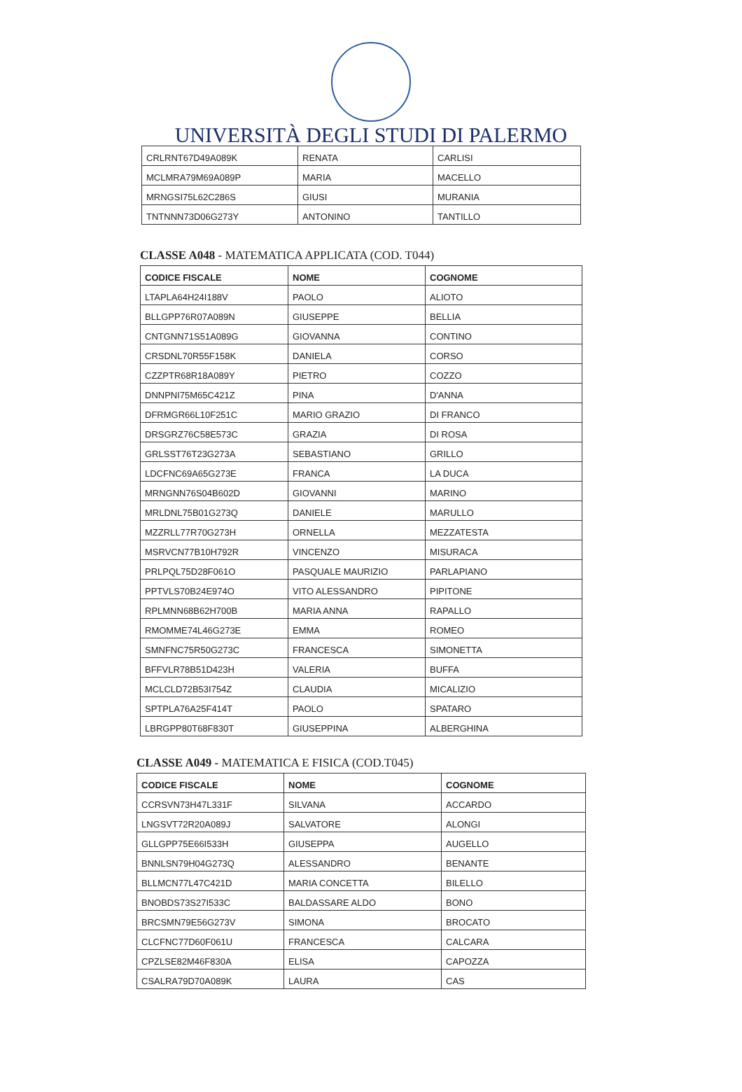UNIVERSITÀ DEGLI STUDI DI PALERMO
| CRLRNT67D49A089K | RENATA | CARLISI |
| MCLMRA79M69A089P | MARIA | MACELLO |
| MRNGSI75L62C286S | GIUSI | MURANIA |
| TNTNNN73D06G273Y | ANTONINO | TANTILLO |
CLASSE A048 - MATEMATICA APPLICATA (COD. T044)
| CODICE FISCALE | NOME | COGNOME |
| --- | --- | --- |
| LTAPLA64H24I188V | PAOLO | ALIOTO |
| BLLGPP76R07A089N | GIUSEPPE | BELLIA |
| CNTGNN71S51A089G | GIOVANNA | CONTINO |
| CRSDNL70R55F158K | DANIELA | CORSO |
| CZZPTR68R18A089Y | PIETRO | COZZO |
| DNNPNI75M65C421Z | PINA | D'ANNA |
| DFRMGR66L10F251C | MARIO GRAZIO | DI FRANCO |
| DRSGRZ76C58E573C | GRAZIA | DI ROSA |
| GRLSST76T23G273A | SEBASTIANO | GRILLO |
| LDCFNC69A65G273E | FRANCA | LA DUCA |
| MRNGNN76S04B602D | GIOVANNI | MARINO |
| MRLDNL75B01G273Q | DANIELE | MARULLO |
| MZZRLL77R70G273H | ORNELLA | MEZZATESTA |
| MSRVCN77B10H792R | VINCENZO | MISURACA |
| PRLPQL75D28F061O | PASQUALE MAURIZIO | PARLAPIANO |
| PPTVLS70B24E974O | VITO ALESSANDRO | PIPITONE |
| RPLMNN68B62H700B | MARIA ANNA | RAPALLO |
| RMOMME74L46G273E | EMMA | ROMEO |
| SMNFNC75R50G273C | FRANCESCA | SIMONETTA |
| BFFVLR78B51D423H | VALERIA | BUFFA |
| MCLCLD72B53I754Z | CLAUDIA | MICALIZIO |
| SPTPLA76A25F414T | PAOLO | SPATARO |
| LBRGPP80T68F830T | GIUSEPPINA | ALBERGHINA |
CLASSE A049 - MATEMATICA E FISICA (COD.T045)
| CODICE FISCALE | NOME | COGNOME |
| --- | --- | --- |
| CCRSVN73H47L331F | SILVANA | ACCARDO |
| LNGSVT72R20A089J | SALVATORE | ALONGI |
| GLLGPP75E66I533H | GIUSEPPA | AUGELLO |
| BNNLSN79H04G273Q | ALESSANDRO | BENANTE |
| BLLMCN77L47C421D | MARIA CONCETTA | BILELLO |
| BNOBDS73S27I533C | BALDASSARE ALDO | BONO |
| BRCSMN79E56G273V | SIMONA | BROCATO |
| CLCFNC77D60F061U | FRANCESCA | CALCARA |
| CPZLSE82M46F830A | ELISA | CAPOZZA |
| CSALRA79D70A089K | LAURA | CAS |